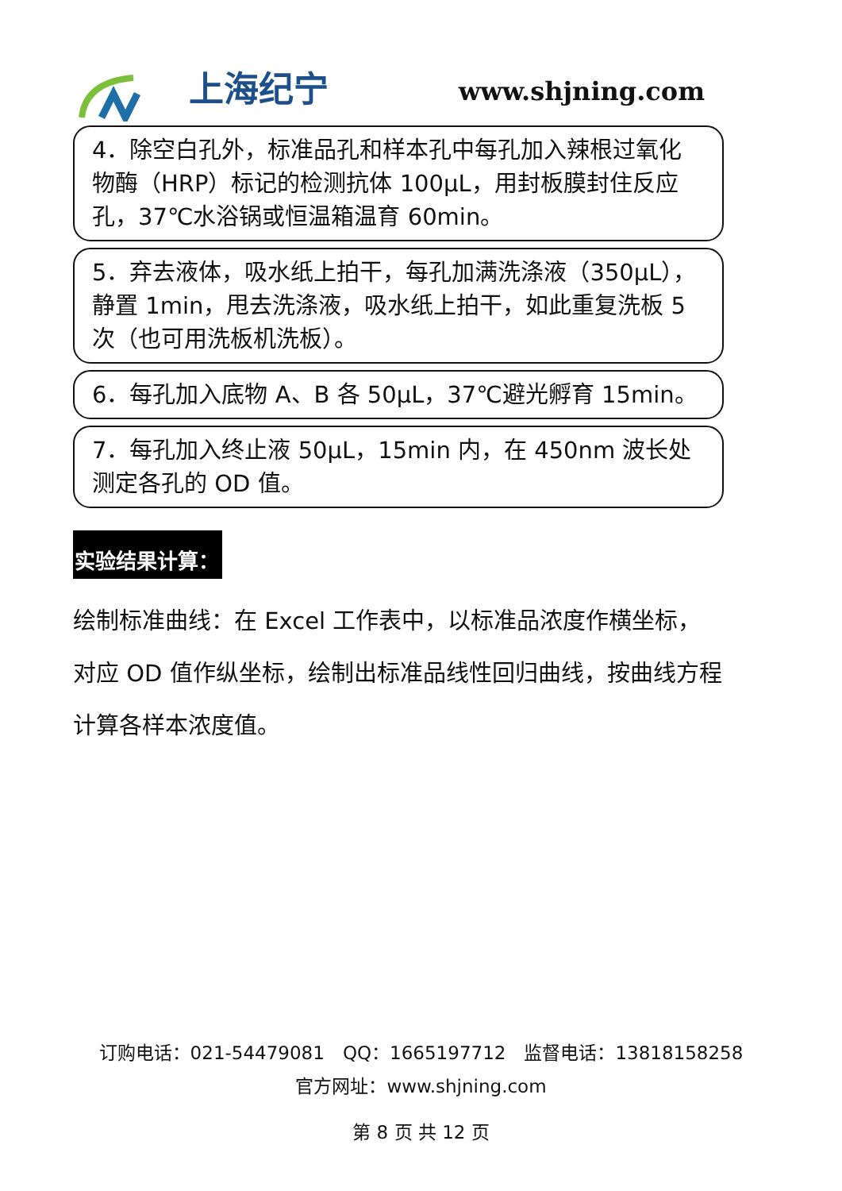上海纪宁
www.shjning.com
4．除空白孔外，标准品孔和样本孔中每孔加入辣根过氧化物酶（HRP）标记的检测抗体 100μL，用封板膜封住反应孔，37℃水浴锅或恒温箱温育 60min。
5．弃去液体，吸水纸上拍干，每孔加满洗涤液（350μL），静置 1min，甩去洗涤液，吸水纸上拍干，如此重复洗板 5 次（也可用洗板机洗板）。
6．每孔加入底物 A、B 各 50μL，37℃避光孵育 15min。
7．每孔加入终止液 50μL，15min 内，在 450nm 波长处测定各孔的 OD 值。
实验结果计算：
绘制标准曲线：在 Excel 工作表中，以标准品浓度作横坐标，对应 OD 值作纵坐标，绘制出标准品线性回归曲线，按曲线方程计算各样本浓度值。
订购电话：021-54479081　QQ：1665197712　监督电话：13818158258
官方网址：www.shjning.com
第 8 页 共 12 页